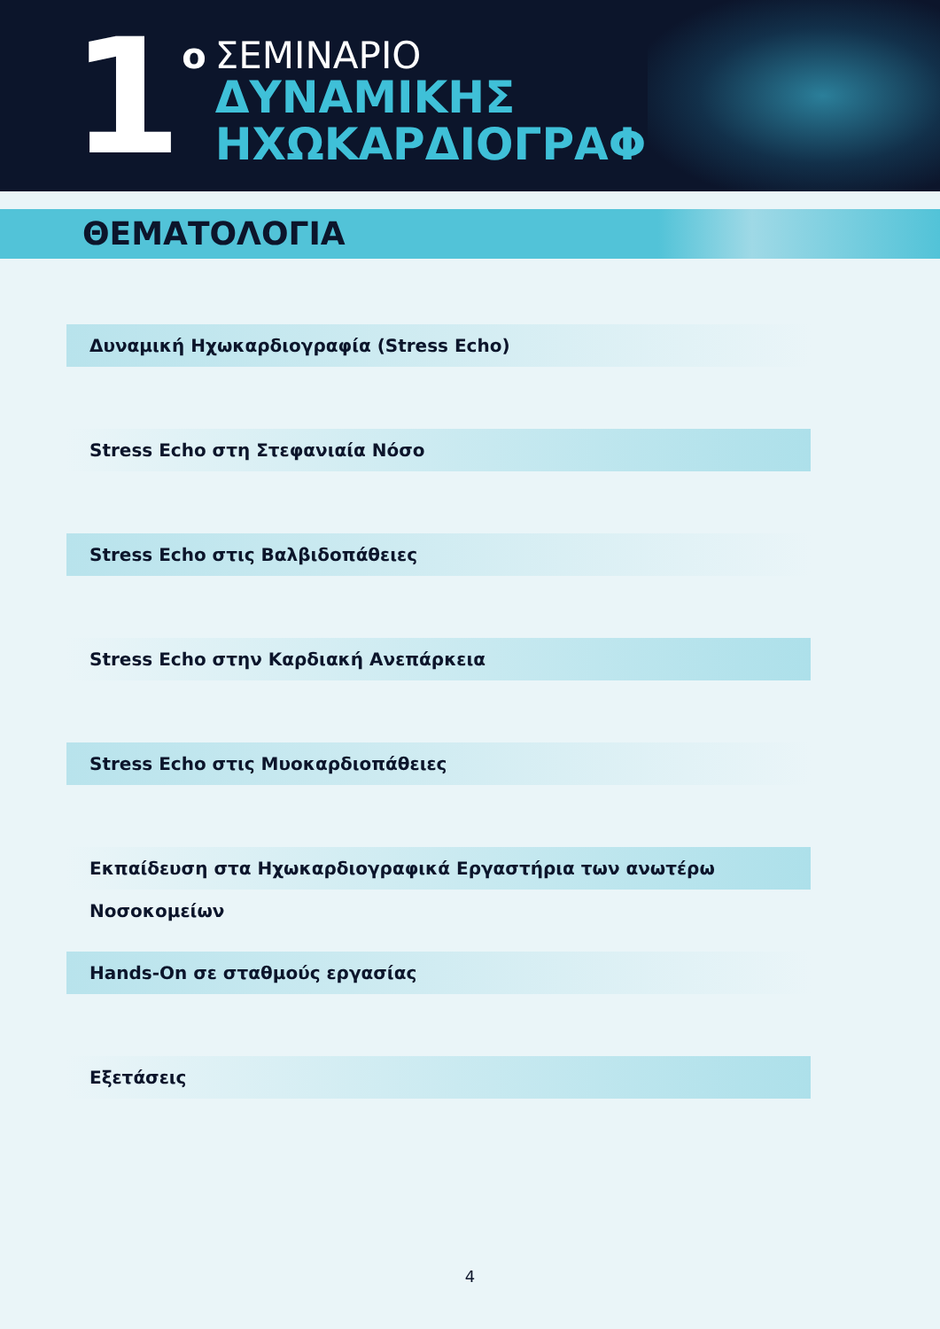1
ο
ΣΕΜΙΝΑΡΙΟ
ΔΥΝΑΜΙΚΗΣ
ΗΧΩΚΑΡΔΙΟΓΡΑΦΙΑΣ
ΘΕΜΑΤΟΛΟΓΙΑ
Δυναμική Ηχωκαρδιογραφία (Stress Echo)
Stress Echo στη Στεφανιαία Νόσο
Stress Echo στις Βαλβιδοπάθειες
Stress Echo στην Καρδιακή Ανεπάρκεια
Stress Echo στις Μυοκαρδιοπάθειες
Εκπαίδευση στα Ηχωκαρδιογραφικά Εργαστήρια των ανωτέρω Νοσοκομείων
Hands-On σε σταθμούς εργασίας
Εξετάσεις
4